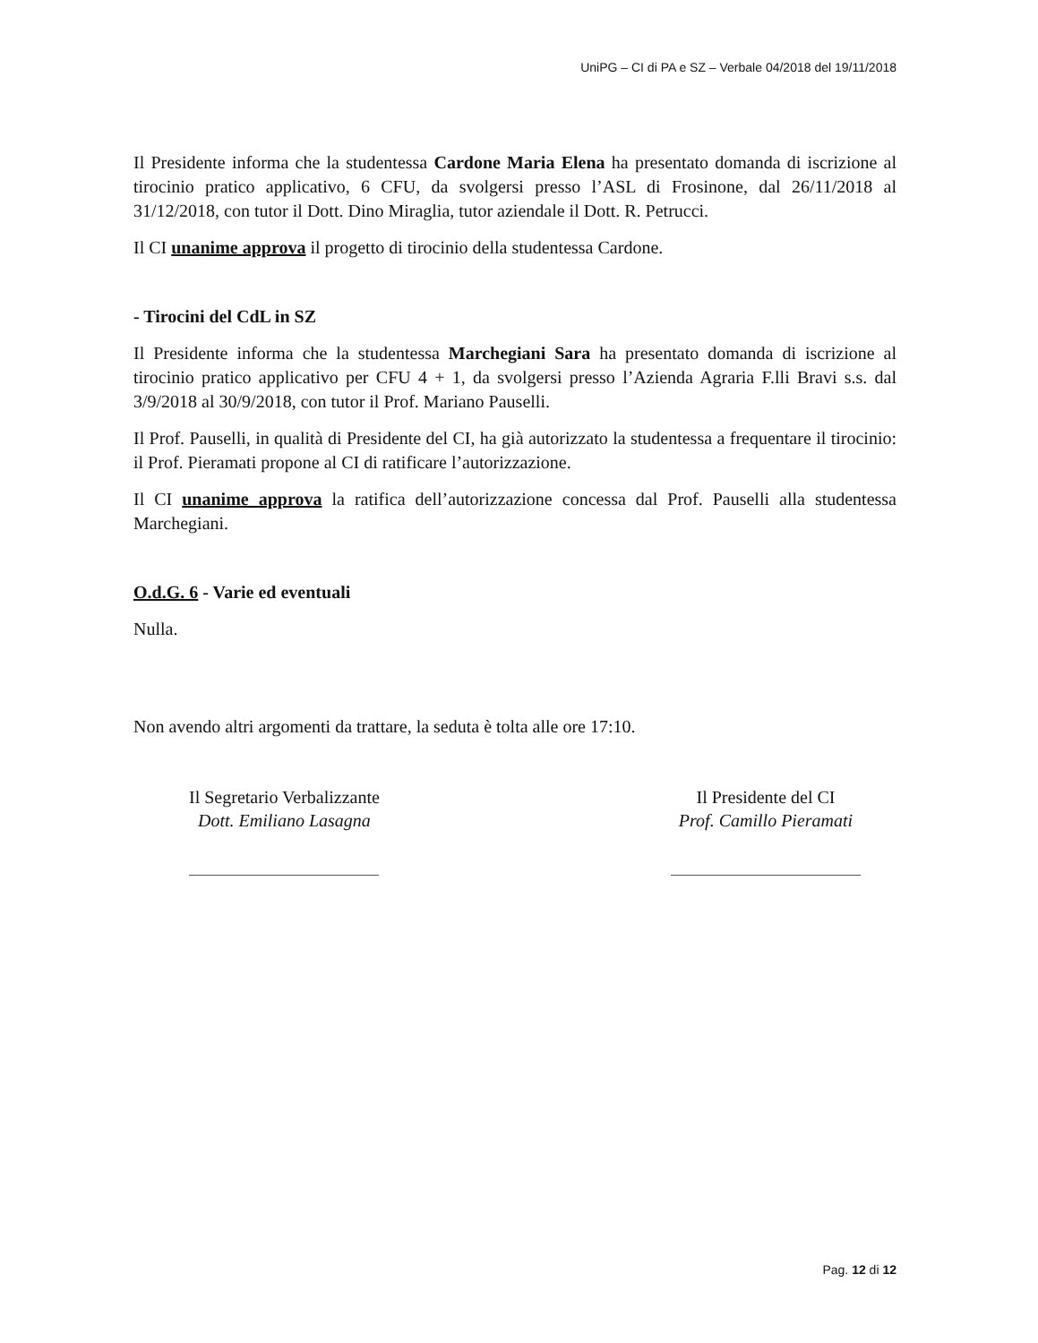UniPG – CI di PA e SZ – Verbale 04/2018 del 19/11/2018
Il Presidente informa che la studentessa Cardone Maria Elena ha presentato domanda di iscrizione al tirocinio pratico applicativo, 6 CFU, da svolgersi presso l’ASL di Frosinone, dal 26/11/2018 al 31/12/2018, con tutor il Dott. Dino Miraglia, tutor aziendale il Dott. R. Petrucci.
Il CI unanime approva il progetto di tirocinio della studentessa Cardone.
- Tirocini del CdL in SZ
Il Presidente informa che la studentessa Marchegiani Sara ha presentato domanda di iscrizione al tirocinio pratico applicativo per CFU 4 + 1, da svolgersi presso l’Azienda Agraria F.lli Bravi s.s. dal 3/9/2018 al 30/9/2018, con tutor il Prof. Mariano Pauselli.
Il Prof. Pauselli, in qualità di Presidente del CI, ha già autorizzato la studentessa a frequentare il tirocinio: il Prof. Pieramati propone al CI di ratificare l’autorizzazione.
Il CI unanime approva la ratifica dell’autorizzazione concessa dal Prof. Pauselli alla studentessa Marchegiani.
O.d.G. 6 - Varie ed eventuali
Nulla.
Non avendo altri argomenti da trattare, la seduta è tolta alle ore 17:10.
Il Segretario Verbalizzante
Dott. Emiliano Lasagna
Il Presidente del CI
Prof. Camillo Pieramati
Pag. 12 di 12